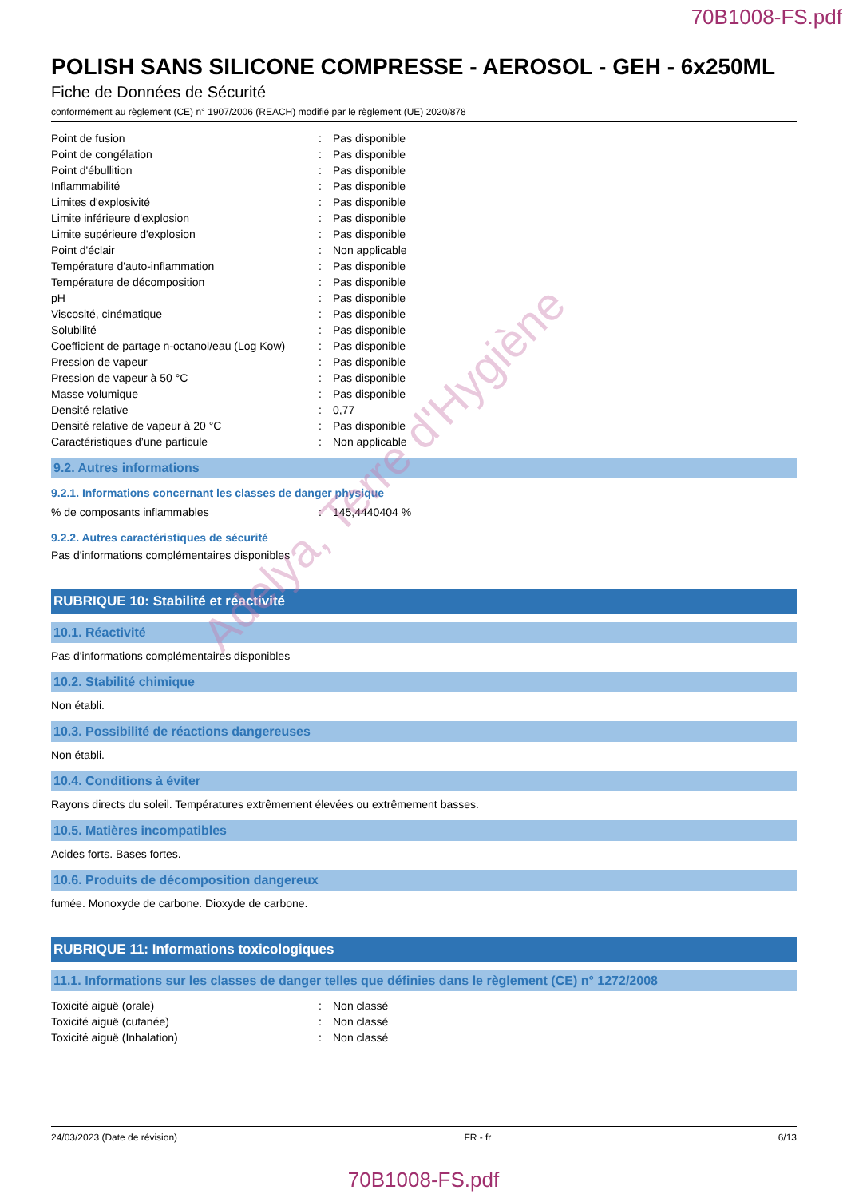70B1008-FS.pdf
POLISH SANS SILICONE COMPRESSE - AEROSOL - GEH - 6x250ML
Fiche de Données de Sécurité
conformément au règlement (CE) n° 1907/2006 (REACH) modifié par le règlement (UE) 2020/878
| Point de fusion | : | Pas disponible |
| Point de congélation | : | Pas disponible |
| Point d'ébullition | : | Pas disponible |
| Inflammabilité | : | Pas disponible |
| Limites d'explosivité | : | Pas disponible |
| Limite inférieure d'explosion | : | Pas disponible |
| Limite supérieure d'explosion | : | Pas disponible |
| Point d'éclair | : | Non applicable |
| Température d'auto-inflammation | : | Pas disponible |
| Température de décomposition | : | Pas disponible |
| pH | : | Pas disponible |
| Viscosité, cinématique | : | Pas disponible |
| Solubilité | : | Pas disponible |
| Coefficient de partage n-octanol/eau (Log Kow) | : | Pas disponible |
| Pression de vapeur | : | Pas disponible |
| Pression de vapeur à 50 °C | : | Pas disponible |
| Masse volumique | : | Pas disponible |
| Densité relative | : | 0,77 |
| Densité relative de vapeur à 20 °C | : | Pas disponible |
| Caractéristiques d’une particule | : | Non applicable |
9.2. Autres informations
9.2.1. Informations concernant les classes de danger physique
| % de composants inflammables | : | 145,4440404 % |
9.2.2. Autres caractéristiques de sécurité
Pas d'informations complémentaires disponibles
RUBRIQUE 10: Stabilité et réactivité
10.1. Réactivité
Pas d'informations complémentaires disponibles
10.2. Stabilité chimique
Non établi.
10.3. Possibilité de réactions dangereuses
Non établi.
10.4. Conditions à éviter
Rayons directs du soleil. Températures extrêmement élevées ou extrêmement basses.
10.5. Matières incompatibles
Acides forts. Bases fortes.
10.6. Produits de décomposition dangereux
fumée. Monoxyde de carbone. Dioxyde de carbone.
RUBRIQUE 11: Informations toxicologiques
11.1. Informations sur les classes de danger telles que définies dans le règlement (CE) n° 1272/2008
| Toxicité aiguë (orale) | : | Non classé |
| Toxicité aiguë (cutanée) | : | Non classé |
| Toxicité aiguë (Inhalation) | : | Non classé |
24/03/2023 (Date de révision) FR - fr 6/13
70B1008-FS.pdf
Adelya, Terre d'Hygiène